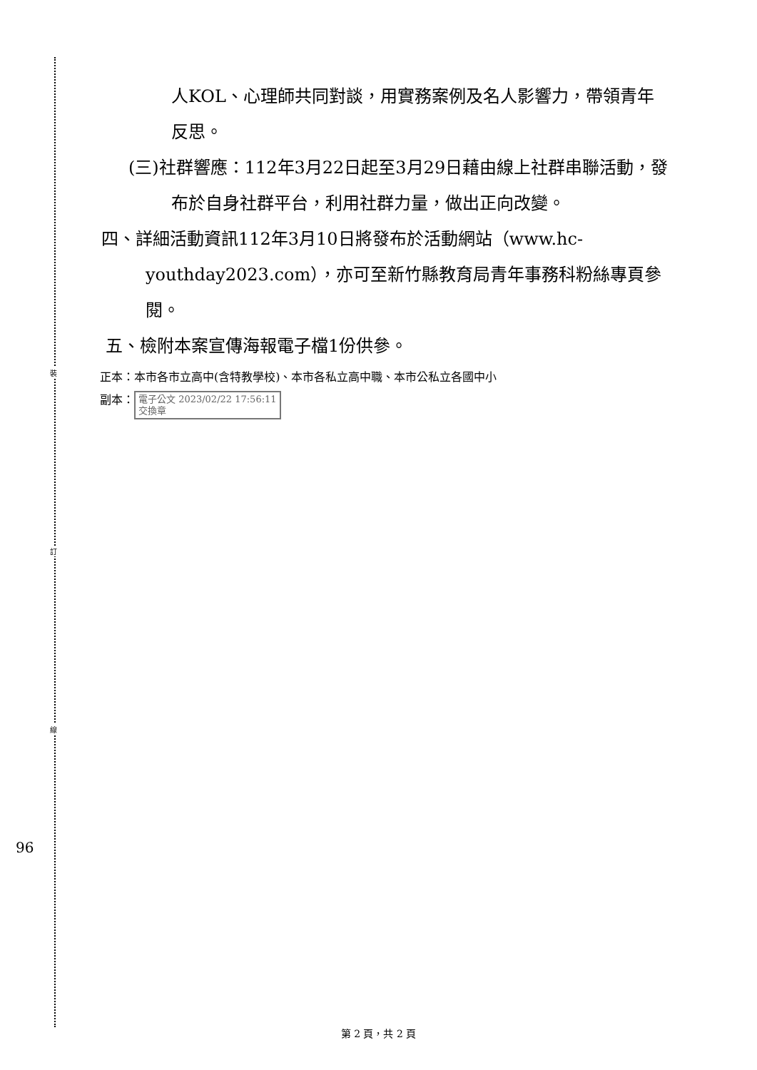裝
訂
線
96
人KOL、心理師共同對談，用實務案例及名人影響力，帶領青年反思。
(三)社群響應：112年3月22日起至3月29日藉由線上社群串聯活動，發布於自身社群平台，利用社群力量，做出正向改變。
四、詳細活動資訊112年3月10日將發布於活動網站（www.hc-youthday2023.com），亦可至新竹縣教育局青年事務科粉絲專頁參閱。
五、檢附本案宣傳海報電子檔1份供參。
正本：本市各市立高中(含特教學校)、本市各私立高中職、本市公私立各國中小
副本： 電子公文 2023/02/22 17:56:11
交換章
第 2 頁，共 2 頁